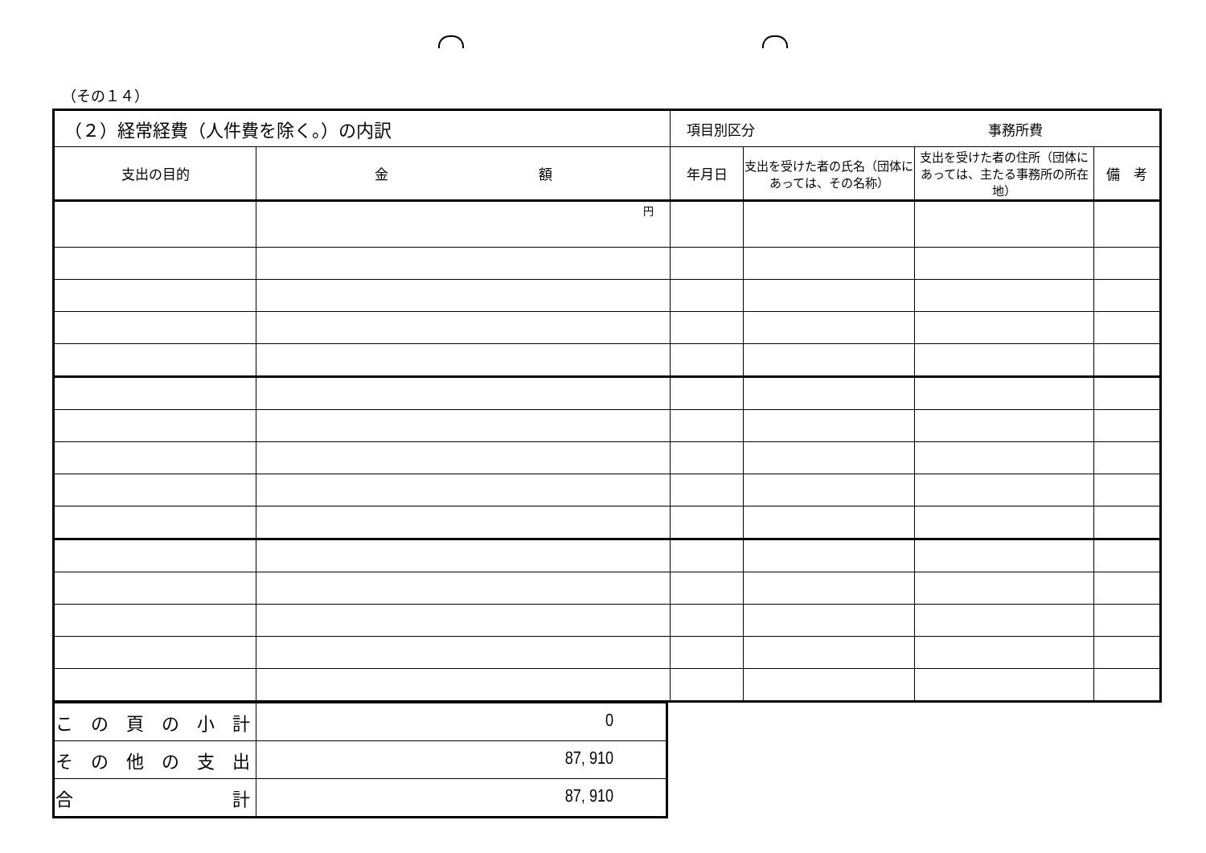（その１４）
| （２）経常経費（人件費を除く。）の内訳 | | 項目別区分 事務所費 | | | |
| 支出の目的 | 金 額 | 年月日 | 支出を受けた者の氏名（団体にあっては、その名称） | 支出を受けた者の住所（団体にあっては、主たる事務所の所在地） | 備 考 |
| | 円 | | | | |
| こ の 頁 の 小 計 | 0 |
| そ の 他 の 支 出 | 87, 910 |
| 合 計 | 87, 910 |